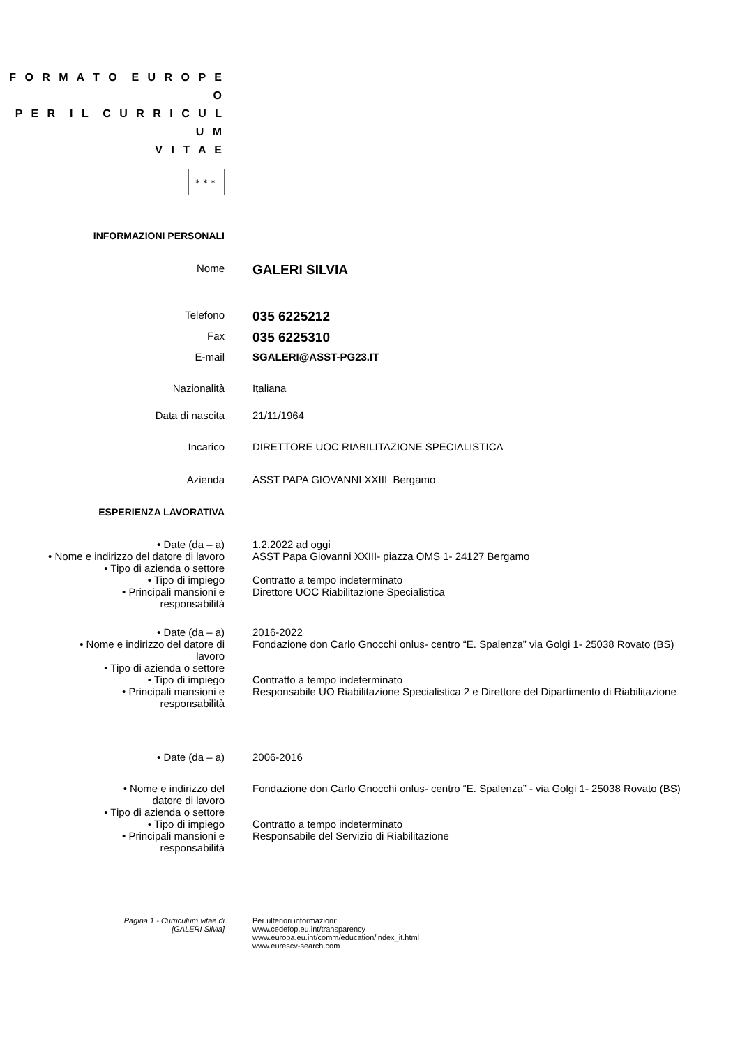F O R M A T O E U R O P E O
P E R I L C U R R I C U L U M
V I T A E
✶✶✶
INFORMAZIONI PERSONALI
Nome
GALERI SILVIA
Telefono
035 6225212
Fax
035 6225310
E-mail SGALERI@ASST-PG23.IT
Nazionalità Italiana
Data di nascita 21/11/1964
Incarico DIRETTORE UOC RIABILITAZIONE SPECIALISTICA
Azienda ASST PAPA GIOVANNI XXIII Bergamo
ESPERIENZA LAVORATIVA
• Date (da – a) 1.2.2022 ad oggi
• Nome e indirizzo del datore di lavoro
ASST Papa Giovanni XXIII- piazza OMS 1- 24127 Bergamo
• Tipo di azienda o settore
• Tipo di impiego Contratto a tempo indeterminato
• Principali mansioni e
responsabilità
Direttore UOC Riabilitazione Specialistica
• Date (da – a) 2016-2022
• Nome e indirizzo del datore di
lavoro
Fondazione don Carlo Gnocchi onlus- centro “E. Spalenza” via Golgi 1- 25038 Rovato (BS)
• Tipo di azienda o settore
• Tipo di impiego Contratto a tempo indeterminato
• Principali mansioni e
responsabilità
Responsabile UO Riabilitazione Specialistica 2 e Direttore del Dipartimento di Riabilitazione
• Date (da – a) 2006-2016
• Nome e indirizzo del
datore di lavoro
Fondazione don Carlo Gnocchi onlus- centro “E. Spalenza” - via Golgi 1- 25038 Rovato (BS)
• Tipo di azienda o settore
• Tipo di impiego Contratto a tempo indeterminato
• Principali mansioni e
responsabilità
Responsabile del Servizio di Riabilitazione
Pagina 1 - Curriculum vitae di
[GALERI Silvia]
Per ulteriori informazioni:
www.cedefop.eu.int/transparency
www.europa.eu.int/comm/education/index_it.html
www.eurescv-search.com